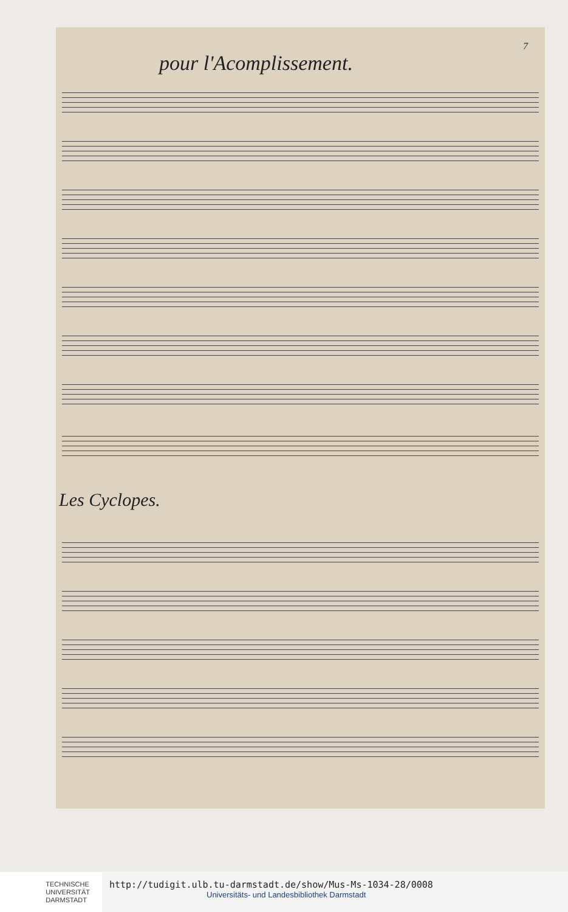7
pour l'Acomplissement.
Les Cyclopes.
TECHNISCHE
UNIVERSITÄT
DARMSTADT
http://tudigit.ulb.tu-darmstadt.de/show/Mus-Ms-1034-28/0008
Universitäts- und Landesbibliothek Darmstadt